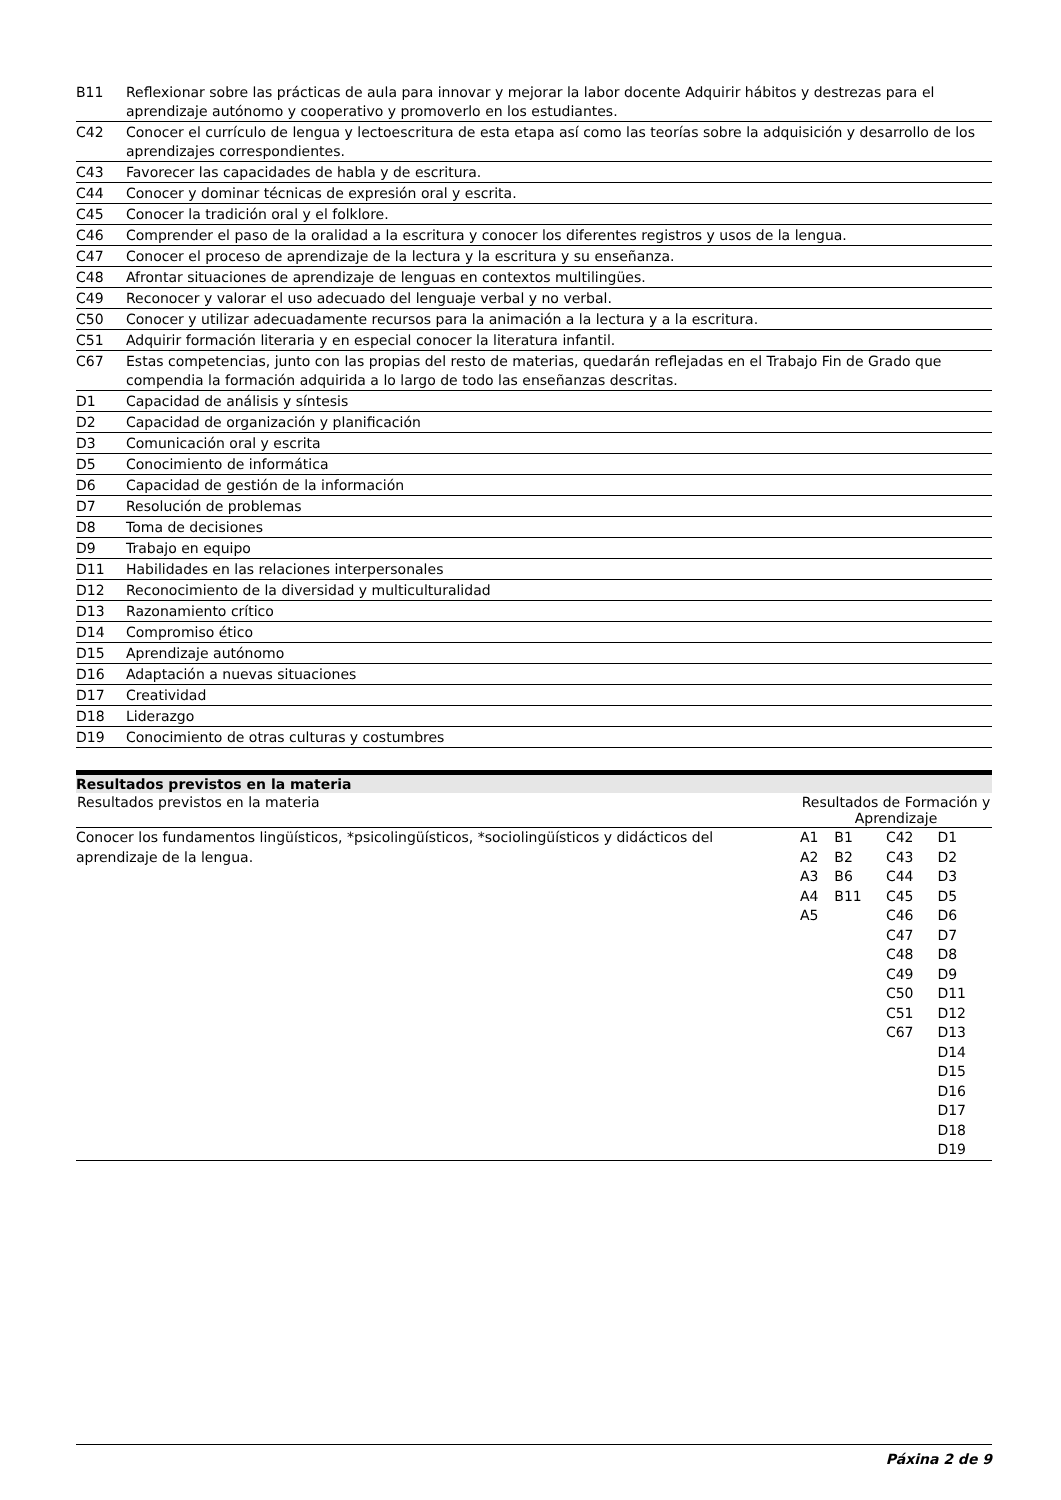| B11 | Reflexionar sobre las prácticas de aula para innovar y mejorar la labor docente Adquirir hábitos y destrezas para el aprendizaje autónomo y cooperativo y promoverlo en los estudiantes. |
| C42 | Conocer el currículo de lengua y lectoescritura de esta etapa así como las teorías sobre la adquisición y desarrollo de los aprendizajes correspondientes. |
| C43 | Favorecer las capacidades de habla y de escritura. |
| C44 | Conocer y dominar técnicas de expresión oral y escrita. |
| C45 | Conocer la tradición oral y el folklore. |
| C46 | Comprender el paso de la oralidad a la escritura y conocer los diferentes registros y usos de la lengua. |
| C47 | Conocer el proceso de aprendizaje de la lectura y la escritura y su enseñanza. |
| C48 | Afrontar situaciones de aprendizaje de lenguas en contextos multilingües. |
| C49 | Reconocer y valorar el uso adecuado del lenguaje verbal y no verbal. |
| C50 | Conocer y utilizar adecuadamente recursos para la animación a la lectura y a la escritura. |
| C51 | Adquirir formación literaria y en especial conocer la literatura infantil. |
| C67 | Estas competencias, junto con las propias del resto de materias, quedarán reflejadas en el Trabajo Fin de Grado que compendia la formación adquirida a lo largo de todo las enseñanzas descritas. |
| D1 | Capacidad de análisis y síntesis |
| D2 | Capacidad de organización y planificación |
| D3 | Comunicación oral y escrita |
| D5 | Conocimiento de informática |
| D6 | Capacidad de gestión de la información |
| D7 | Resolución de problemas |
| D8 | Toma de decisiones |
| D9 | Trabajo en equipo |
| D11 | Habilidades en las relaciones interpersonales |
| D12 | Reconocimiento de la diversidad y multiculturalidad |
| D13 | Razonamiento crítico |
| D14 | Compromiso ético |
| D15 | Aprendizaje autónomo |
| D16 | Adaptación a nuevas situaciones |
| D17 | Creatividad |
| D18 | Liderazgo |
| D19 | Conocimiento de otras culturas y costumbres |
Resultados previstos en la materia
| Resultados previstos en la materia | Resultados de Formación y Aprendizaje | | | |
| --- | --- | --- | --- | --- |
| Conocer los fundamentos lingüísticos, *psicolingüísticos, *sociolingüísticos y didácticos del aprendizaje de la lengua. | A1 A2 A3 A4 A5 | B1 B2 B6 B11 | C42 C43 C44 C45 C46 C47 C48 C49 C50 C51 C67 | D1 D2 D3 D5 D6 D7 D8 D9 D11 D12 D13 D14 D15 D16 D17 D18 D19 |
Páxina 2 de 9